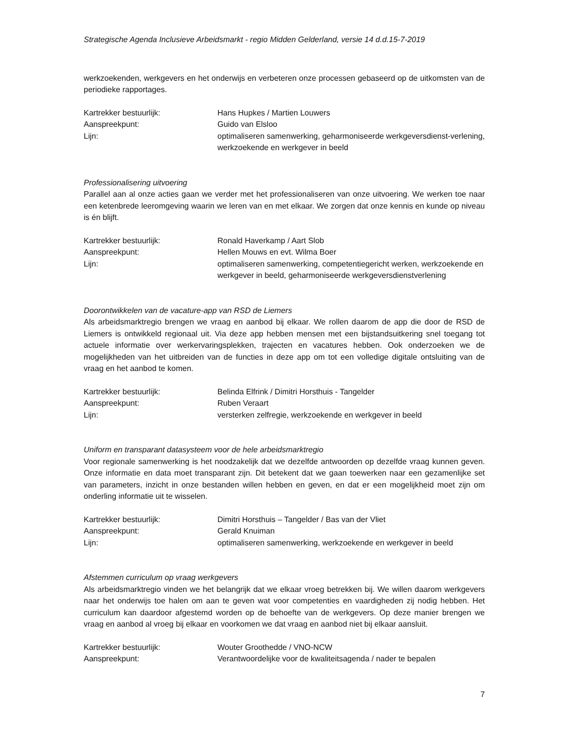Strategische Agenda Inclusieve Arbeidsmarkt - regio Midden Gelderland, versie 14 d.d.15-7-2019
werkzoekenden, werkgevers en het onderwijs en verbeteren onze processen gebaseerd op de uitkomsten van de periodieke rapportages.
Kartrekker bestuurlijk:
Hans Hupkes / Martien Louwers
Aanspreekpunt:
Guido van Elsloo
Lijn:
optimaliseren samenwerking, geharmoniseerde werkgeversdienst-verlening, werkzoekende en werkgever in beeld
Professionalisering uitvoering
Parallel aan al onze acties gaan we verder met het professionaliseren van onze uitvoering. We werken toe naar een ketenbrede leeromgeving waarin we leren van en met elkaar. We zorgen dat onze kennis en kunde op niveau is én blijft.
Kartrekker bestuurlijk:
Ronald Haverkamp / Aart Slob
Aanspreekpunt:
Hellen Mouws en evt. Wilma Boer
Lijn:
optimaliseren samenwerking, competentiegericht werken, werkzoekende en werkgever in beeld, geharmoniseerde werkgeversdienstverlening
Doorontwikkelen van de vacature-app van RSD de Liemers
Als arbeidsmarktregio brengen we vraag en aanbod bij elkaar. We rollen daarom de app die door de RSD de Liemers is ontwikkeld regionaal uit. Via deze app hebben mensen met een bijstandsuitkering snel toegang tot actuele informatie over werkervaringsplekken, trajecten en vacatures hebben. Ook onderzoeken we de mogelijkheden van het uitbreiden van de functies in deze app om tot een volledige digitale ontsluiting van de vraag en het aanbod te komen.
Kartrekker bestuurlijk:
Belinda Elfrink / Dimitri Horsthuis - Tangelder
Aanspreekpunt:
Ruben Veraart
Lijn:
versterken zelfregie, werkzoekende en werkgever in beeld
Uniform en transparant datasysteem voor de hele arbeidsmarktregio
Voor regionale samenwerking is het noodzakelijk dat we dezelfde antwoorden op dezelfde vraag kunnen geven. Onze informatie en data moet transparant zijn. Dit betekent dat we gaan toewerken naar een gezamenlijke set van parameters, inzicht in onze bestanden willen hebben en geven, en dat er een mogelijkheid moet zijn om onderling informatie uit te wisselen.
Kartrekker bestuurlijk:
Dimitri Horsthuis – Tangelder / Bas van der Vliet
Aanspreekpunt:
Gerald Knuiman
Lijn:
optimaliseren samenwerking, werkzoekende en werkgever in beeld
Afstemmen curriculum op vraag werkgevers
Als arbeidsmarktregio vinden we het belangrijk dat we elkaar vroeg betrekken bij. We willen daarom werkgevers naar het onderwijs toe halen om aan te geven wat voor competenties en vaardigheden zij nodig hebben. Het curriculum kan daardoor afgestemd worden op de behoefte van de werkgevers. Op deze manier brengen we vraag en aanbod al vroeg bij elkaar en voorkomen we dat vraag en aanbod niet bij elkaar aansluit.
Kartrekker bestuurlijk:
Wouter Groothedde / VNO-NCW
Aanspreekpunt:
Verantwoordelijke voor de kwaliteitsagenda / nader te bepalen
7